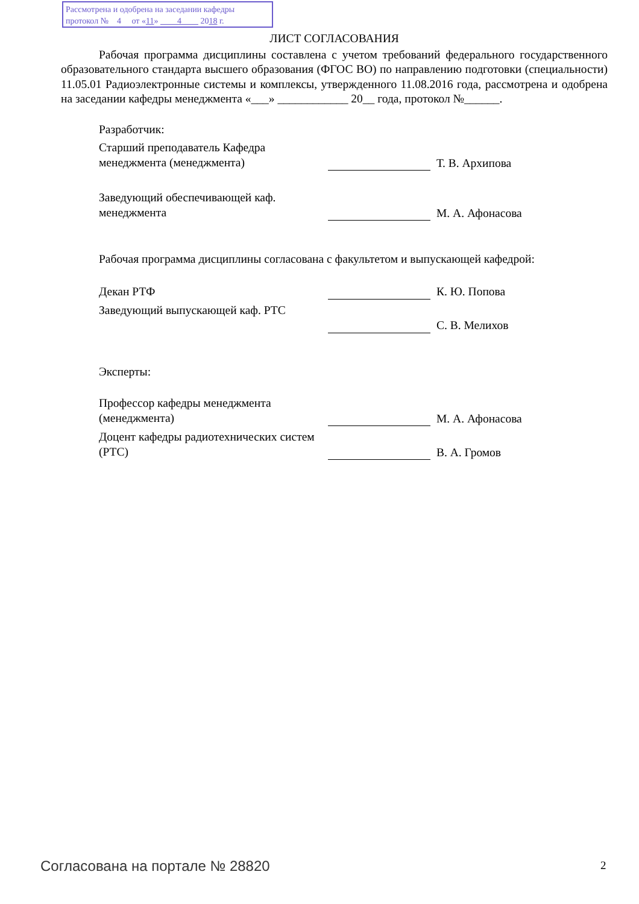Рассмотрена и одобрена на заседании кафедры
протокол № 4 от «11» 4 2018 г.
ЛИСТ СОГЛАСОВАНИЯ
Рабочая программа дисциплины составлена с учетом требований федерального государственного образовательного стандарта высшего образования (ФГОС ВО) по направлению подготовки (специальности) 11.05.01 Радиоэлектронные системы и комплексы, утвержденного 11.08.2016 года, рассмотрена и одобрена на заседании кафедры менеджмента «___» ____________ 20__ года, протокол №______.
Разработчик:
Старший преподаватель Кафедра менеджмента (менеджмента)
Т. В. Архипова
Заведующий обеспечивающей каф. менеджмента
М. А. Афонасова
Рабочая программа дисциплины согласована с факультетом и выпускающей кафедрой:
Декан РТФ К. Ю. Попова
Заведующий выпускающей каф. РТС С. В. Мелихов
Эксперты:
Профессор кафедры менеджмента (менеджмента)
М. А. Афонасова
Доцент кафедры радиотехнических систем (РТС)
В. А. Громов
Согласована на портале № 28820 2